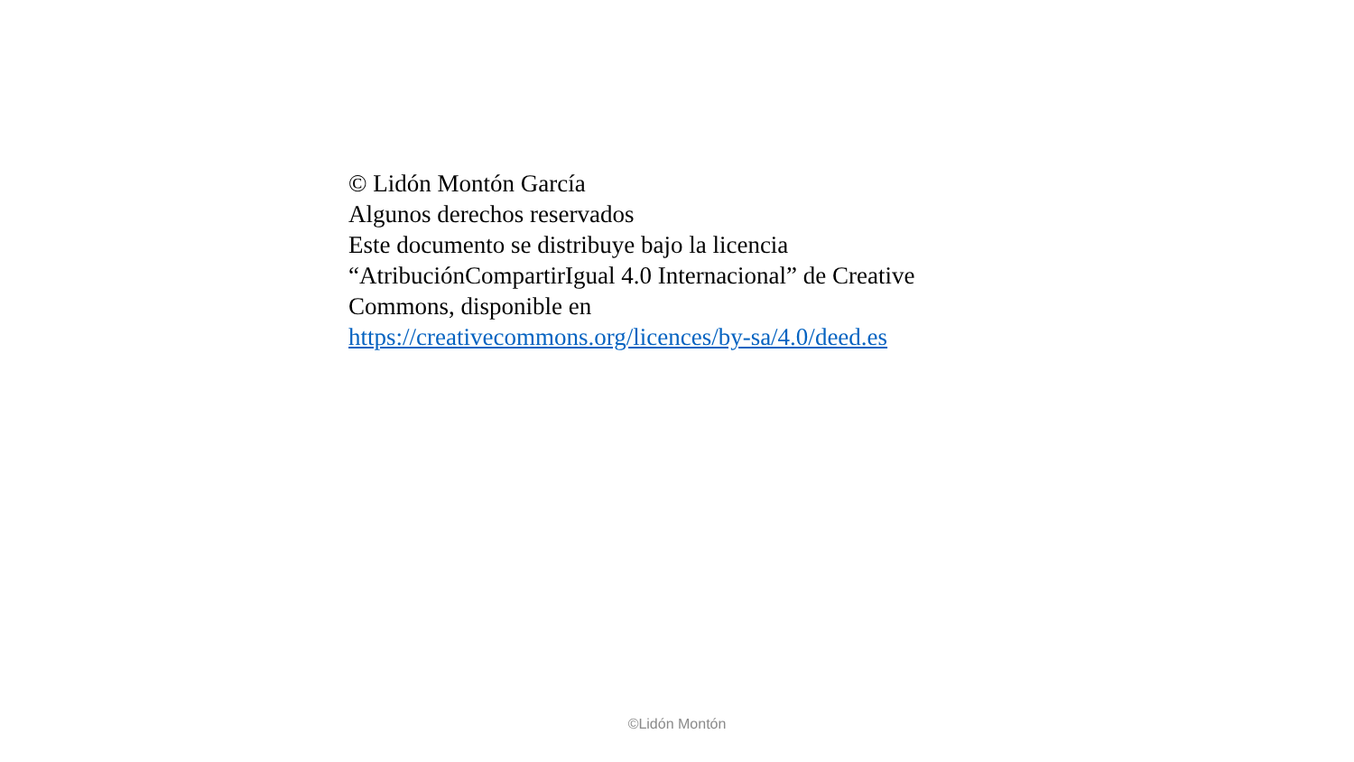© Lidón Montón García
Algunos derechos reservados
Este documento se distribuye bajo la licencia
“AtribuciónCompartirIgual 4.0 Internacional” de Creative
Commons, disponible en
https://creativecommons.org/licences/by-sa/4.0/deed.es
©Lidón Montón